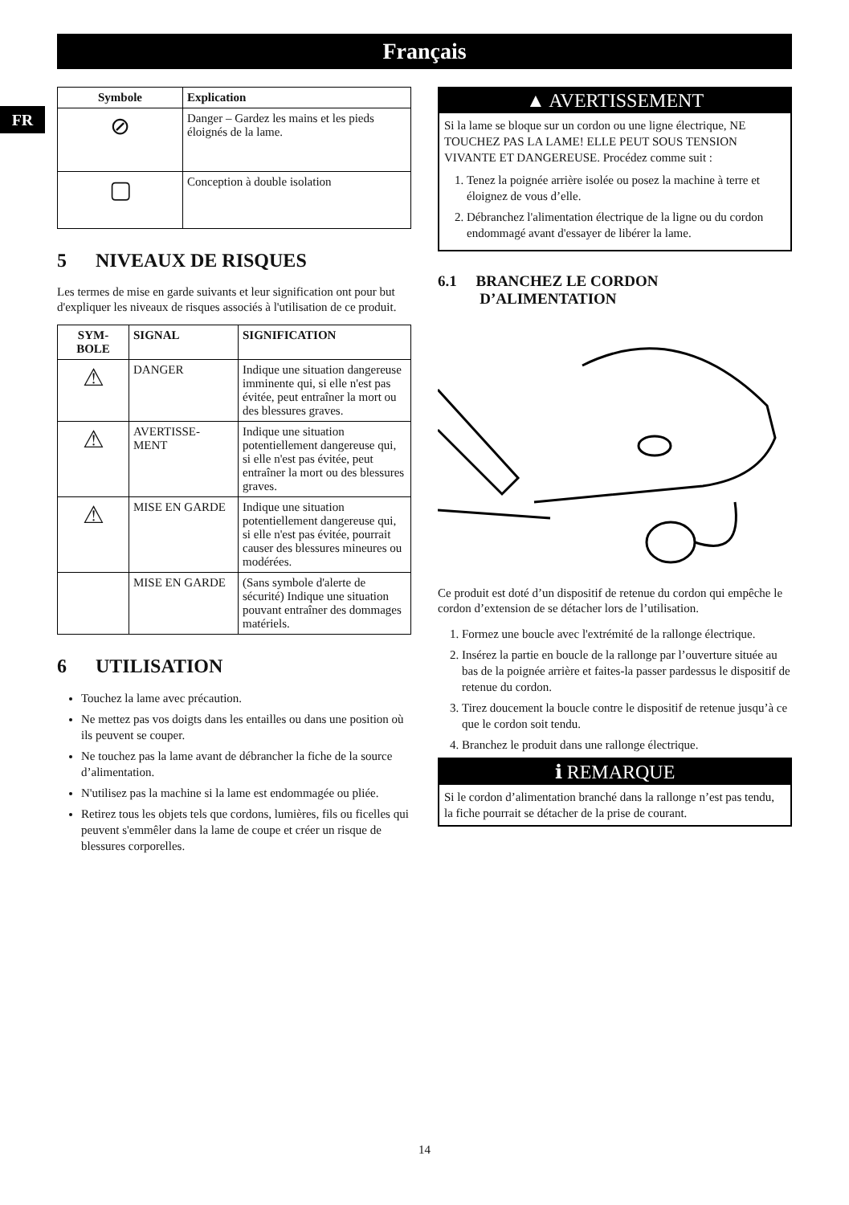Français
FR
| Symbole | Explication |
| --- | --- |
| ⊘ | Danger – Gardez les mains et les pieds éloignés de la lame. |
| ▢ | Conception à double isolation |
5 NIVEAUX DE RISQUES
Les termes de mise en garde suivants et leur signification ont pour but d'expliquer les niveaux de risques associés à l'utilisation de ce produit.
| SYM- BOLE | SIGNAL | SIGNIFICATION |
| --- | --- | --- |
| ⚠ | DANGER | Indique une situation dangereuse imminente qui, si elle n'est pas évitée, peut entraîner la mort ou des blessures graves. |
| ⚠ | AVERTISSE- MENT | Indique une situation potentiellement dangereuse qui, si elle n'est pas évitée, peut entraîner la mort ou des blessures graves. |
| ⚠ | MISE EN GARDE | Indique une situation potentiellement dangereuse qui, si elle n'est pas évitée, pourrait causer des blessures mineures ou modérées. |
| | MISE EN GARDE | (Sans symbole d'alerte de sécurité) Indique une situation pouvant entraîner des dommages matériels. |
6 UTILISATION
Touchez la lame avec précaution.
Ne mettez pas vos doigts dans les entailles ou dans une position où ils peuvent se couper.
Ne touchez pas la lame avant de débrancher la fiche de la source d’alimentation.
N'utilisez pas la machine si la lame est endommagée ou pliée.
Retirez tous les objets tels que cordons, lumières, fils ou ficelles qui peuvent s'emmêler dans la lame de coupe et créer un risque de blessures corporelles.
▲ AVERTISSEMENT
Si la lame se bloque sur un cordon ou une ligne électrique, NE TOUCHEZ PAS LA LAME! ELLE PEUT SOUS TENSION VIVANTE ET DANGEREUSE. Procédez comme suit :
1. Tenez la poignée arrière isolée ou posez la machine à terre et éloignez de vous d’elle.
2. Débranchez l'alimentation électrique de la ligne ou du cordon endommagé avant d'essayer de libérer la lame.
6.1 BRANCHEZ LE CORDON
D’ALIMENTATION
Ce produit est doté d’un dispositif de retenue du cordon qui empêche le cordon d’extension de se détacher lors de l’utilisation.
1. Formez une boucle avec l'extrémité de la rallonge électrique.
2. Insérez la partie en boucle de la rallonge par l’ouverture située au bas de la poignée arrière et faites-la passer pardessus le dispositif de retenue du cordon.
3. Tirez doucement la boucle contre le dispositif de retenue jusqu’à ce que le cordon soit tendu.
4. Branchez le produit dans une rallonge électrique.
ℹ REMARQUE
Si le cordon d’alimentation branché dans la rallonge n’est pas tendu, la fiche pourrait se détacher de la prise de courant.
14